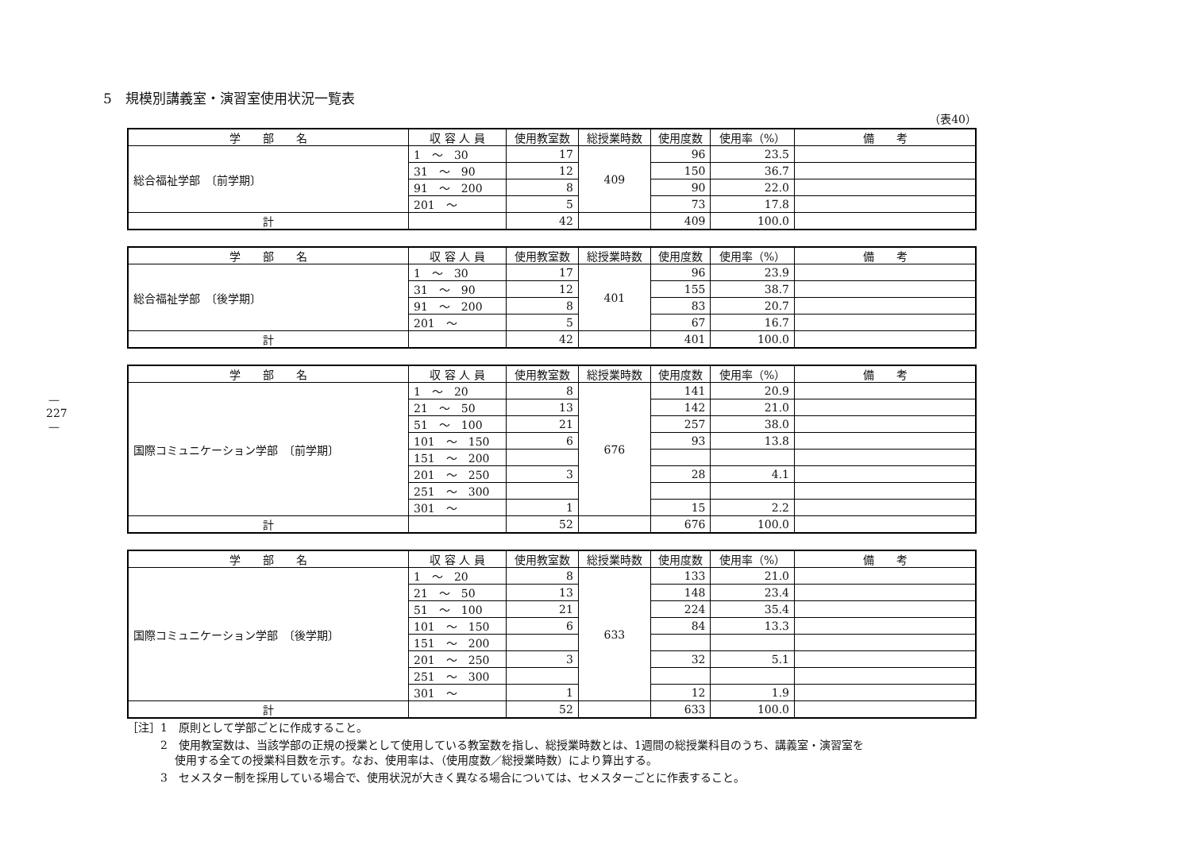—
227
—
5　規模別講義室・演習室使用状況一覧表
（表40）
| 学 部 名 | 収 容 人 員 | 使用教室数 | 総授業時数 | 使用度数 | 使用率（%） | 備 考 |
| --- | --- | --- | --- | --- | --- | --- |
| 総合福祉学部 〔前学期〕 | 1 ～ 30 | 17 | 409 | 96 | 23.5 | |
| | 31 ～ 90 | 12 | | 150 | 36.7 | |
| | 91 ～ 200 | 8 | | 90 | 22.0 | |
| | 201 ～ | 5 | | 73 | 17.8 | |
| 計 | | 42 | | 409 | 100.0 | |
| 学 部 名 | 収 容 人 員 | 使用教室数 | 総授業時数 | 使用度数 | 使用率（%） | 備 考 |
| --- | --- | --- | --- | --- | --- | --- |
| 総合福祉学部 〔後学期〕 | 1 ～ 30 | 17 | 401 | 96 | 23.9 | |
| | 31 ～ 90 | 12 | | 155 | 38.7 | |
| | 91 ～ 200 | 8 | | 83 | 20.7 | |
| | 201 ～ | 5 | | 67 | 16.7 | |
| 計 | | 42 | | 401 | 100.0 | |
| 学 部 名 | 収 容 人 員 | 使用教室数 | 総授業時数 | 使用度数 | 使用率（%） | 備 考 |
| --- | --- | --- | --- | --- | --- | --- |
| 国際コミュニケーション学部 〔前学期〕 | 1 ～ 20 | 8 | 676 | 141 | 20.9 | |
| | 21 ～ 50 | 13 | | 142 | 21.0 | |
| | 51 ～ 100 | 21 | | 257 | 38.0 | |
| | 101 ～ 150 | 6 | | 93 | 13.8 | |
| | 151 ～ 200 | | | | | |
| | 201 ～ 250 | 3 | | 28 | 4.1 | |
| | 251 ～ 300 | | | | | |
| | 301 ～ | 1 | | 15 | 2.2 | |
| 計 | | 52 | | 676 | 100.0 | |
| 学 部 名 | 収 容 人 員 | 使用教室数 | 総授業時数 | 使用度数 | 使用率（%） | 備 考 |
| --- | --- | --- | --- | --- | --- | --- |
| 国際コミュニケーション学部 〔後学期〕 | 1 ～ 20 | 8 | 633 | 133 | 21.0 | |
| | 21 ～ 50 | 13 | | 148 | 23.4 | |
| | 51 ～ 100 | 21 | | 224 | 35.4 | |
| | 101 ～ 150 | 6 | | 84 | 13.3 | |
| | 151 ～ 200 | | | | | |
| | 201 ～ 250 | 3 | | 32 | 5.1 | |
| | 251 ～ 300 | | | | | |
| | 301 ～ | 1 | | 12 | 1.9 | |
| 計 | | 52 | | 633 | 100.0 | |
［注］1　原則として学部ごとに作成すること。
2　使用教室数は、当該学部の正規の授業として使用している教室数を指し、総授業時数とは、1週間の総授業科目のうち、講義室・演習室を
　 使用する全ての授業科目数を示す。なお、使用率は、（使用度数／総授業時数）により算出する。
3　セメスター制を採用している場合で、使用状況が大きく異なる場合については、セメスターごとに作表すること。